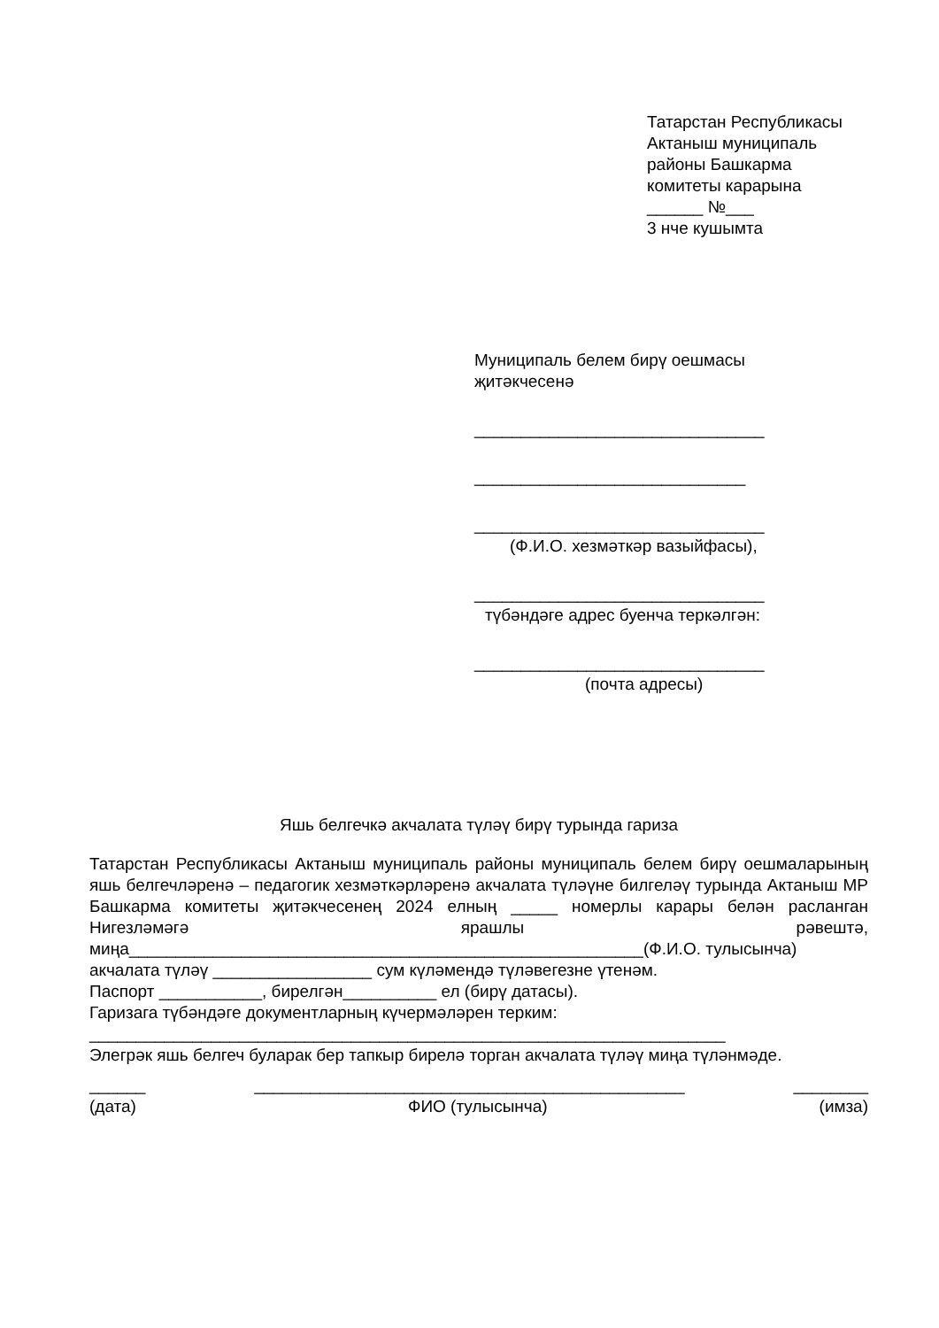Татарстан Республикасы
Актаныш муниципаль
районы Башкарма
комитеты карарына
______ №___
3 нче кушымта
Муниципаль белем бирү оешмасы
җитәкчесенә
_______________________________
_____________________________
_______________________________
(Ф.И.О. хезмәткәр вазыйфасы),
_______________________________
түбәндәге адрес буенча теркәлгән:
_______________________________
(почта адресы)
Яшь белгечкә акчалата түләү бирү турында гариза
Татарстан Республикасы Актаныш муниципаль районы муниципаль белем бирү оешмаларының яшь белгечләренә – педагогик хезмәткәрләренә акчалата түләүне билгеләү турында Актаныш МР Башкарма комитеты җитәкчесенең 2024 елның _____ номерлы карары белән расланган Нигезләмәгә ярашлы рәвештә, миңа_______________________________________________________(Ф.И.О. тулысынча)
акчалата түләү _________________ сум күләмендә түләвегезне үтенәм.
Паспорт ___________, бирелгән__________ ел (бирү датасы).
Гаризага түбәндәге документларның күчермәләрен терким:
____________________________________________________________________
Элегрәк яшь белгеч буларак бер тапкыр бирелә торган акчалата түләү миңа түләнмәде.
______ ______________________________________________ ________
(дата) ФИО (тулысынча) (имза)